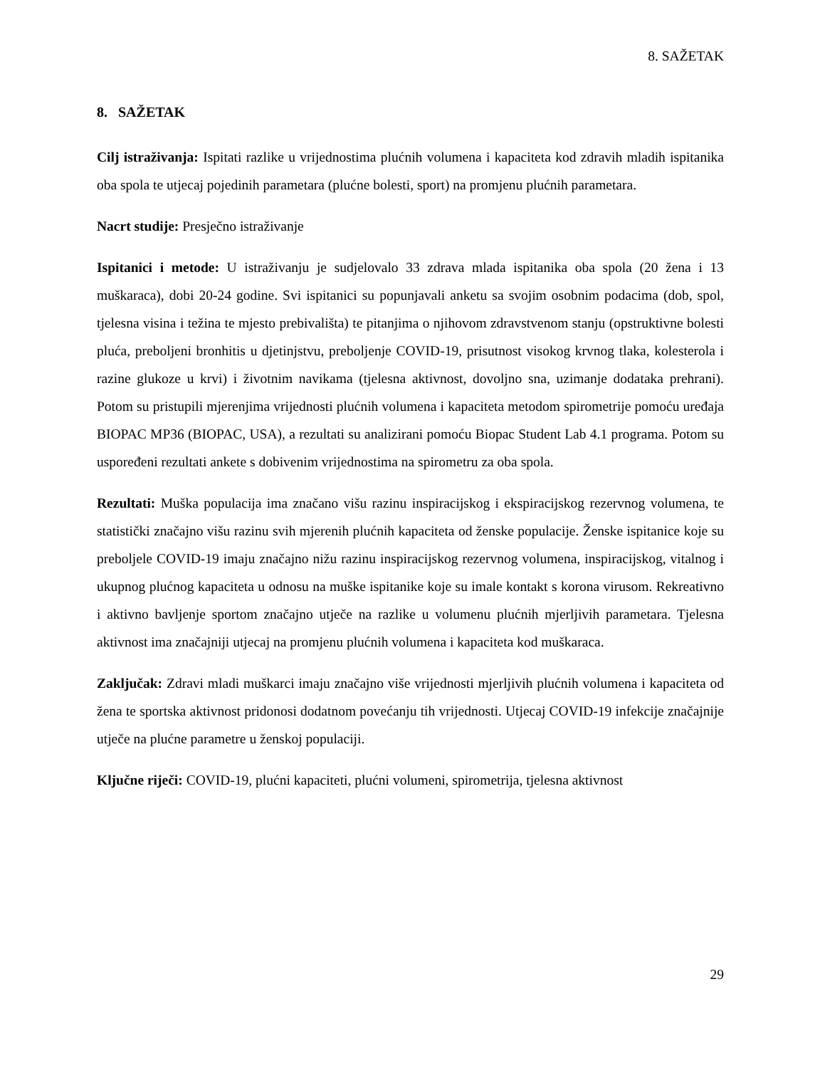8. SAŽETAK
8. SAŽETAK
Cilj istraživanja: Ispitati razlike u vrijednostima plućnih volumena i kapaciteta kod zdravih mladih ispitanika oba spola te utjecaj pojedinih parametara (plućne bolesti, sport) na promjenu plućnih parametara.
Nacrt studije: Presječno istraživanje
Ispitanici i metode: U istraživanju je sudjelovalo 33 zdrava mlada ispitanika oba spola (20 žena i 13 muškaraca), dobi 20-24 godine. Svi ispitanici su popunjavali anketu sa svojim osobnim podacima (dob, spol, tjelesna visina i težina te mjesto prebivališta) te pitanjima o njihovom zdravstvenom stanju (opstruktivne bolesti pluća, preboljeni bronhitis u djetinjstvu, preboljenje COVID-19, prisutnost visokog krvnog tlaka, kolesterola i razine glukoze u krvi) i životnim navikama (tjelesna aktivnost, dovoljno sna, uzimanje dodataka prehrani). Potom su pristupili mjerenjima vrijednosti plućnih volumena i kapaciteta metodom spirometrije pomoću uređaja BIOPAC MP36 (BIOPAC, USA), a rezultati su analizirani pomoću Biopac Student Lab 4.1 programa. Potom su uspoređeni rezultati ankete s dobivenim vrijednostima na spirometru za oba spola.
Rezultati: Muška populacija ima značano višu razinu inspiracijskog i ekspiracijskog rezervnog volumena, te statistički značajno višu razinu svih mjerenih plućnih kapaciteta od ženske populacije. Ženske ispitanice koje su preboljele COVID-19 imaju značajno nižu razinu inspiracijskog rezervnog volumena, inspiracijskog, vitalnog i ukupnog plućnog kapaciteta u odnosu na muške ispitanike koje su imale kontakt s korona virusom. Rekreativno i aktivno bavljenje sportom značajno utječe na razlike u volumenu plućnih mjerljivih parametara. Tjelesna aktivnost ima značajniji utjecaj na promjenu plućnih volumena i kapaciteta kod muškaraca.
Zaključak: Zdravi mladi muškarci imaju značajno više vrijednosti mjerljivih plućnih volumena i kapaciteta od žena te sportska aktivnost pridonosi dodatnom povećanju tih vrijednosti. Utjecaj COVID-19 infekcije značajnije utječe na plućne parametre u ženskoj populaciji.
Ključne riječi: COVID-19, plućni kapaciteti, plućni volumeni, spirometrija, tjelesna aktivnost
29